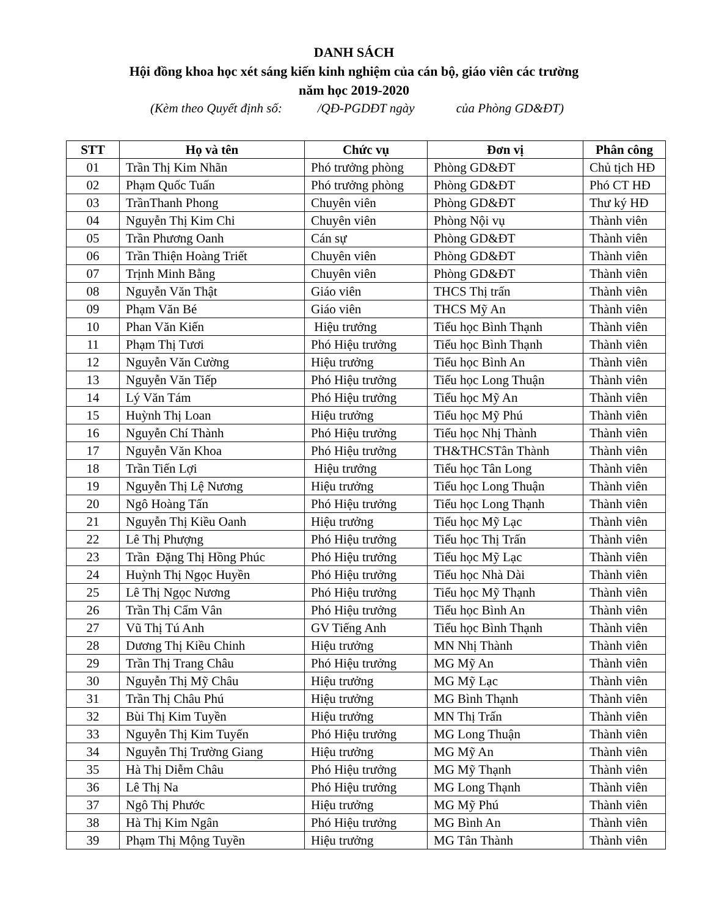DANH SÁCH
Hội đồng khoa học xét sáng kiến kinh nghiệm của cán bộ, giáo viên các trường
năm học 2019-2020
(Kèm theo Quyết định số: /QĐ-PGDĐT ngày của Phòng GD&ĐT)
| STT | Họ và tên | Chức vụ | Đơn vị | Phân công |
| --- | --- | --- | --- | --- |
| 01 | Trần Thị Kim Nhãn | Phó trưởng phòng | Phòng GD&ĐT | Chủ tịch HĐ |
| 02 | Phạm Quốc Tuấn | Phó trưởng phòng | Phòng GD&ĐT | Phó CT HĐ |
| 03 | TrầnThanh Phong | Chuyên viên | Phòng GD&ĐT | Thư ký HĐ |
| 04 | Nguyễn Thị Kim Chi | Chuyên viên | Phòng Nội vụ | Thành viên |
| 05 | Trần Phương Oanh | Cán sự | Phòng GD&ĐT | Thành viên |
| 06 | Trần Thiện Hoàng Triết | Chuyên viên | Phòng GD&ĐT | Thành viên |
| 07 | Trịnh Minh Bằng | Chuyên viên | Phòng GD&ĐT | Thành viên |
| 08 | Nguyễn Văn Thật | Giáo viên | THCS Thị trấn | Thành viên |
| 09 | Phạm Văn Bé | Giáo viên | THCS Mỹ An | Thành viên |
| 10 | Phan Văn Kiến | Hiệu trưởng | Tiểu học Bình Thạnh | Thành viên |
| 11 | Phạm Thị Tươi | Phó Hiệu trưởng | Tiểu học Bình Thạnh | Thành viên |
| 12 | Nguyễn Văn Cường | Hiệu trưởng | Tiểu học Bình An | Thành viên |
| 13 | Nguyễn Văn Tiếp | Phó Hiệu trưởng | Tiểu học Long Thuận | Thành viên |
| 14 | Lý Văn Tám | Phó Hiệu trưởng | Tiểu học Mỹ An | Thành viên |
| 15 | Huỳnh Thị Loan | Hiệu trưởng | Tiểu học Mỹ Phú | Thành viên |
| 16 | Nguyễn Chí Thành | Phó Hiệu trưởng | Tiểu học Nhị Thành | Thành viên |
| 17 | Nguyễn Văn Khoa | Phó Hiệu trưởng | TH&THCSTân Thành | Thành viên |
| 18 | Trần Tiến Lợi | Hiệu trưởng | Tiểu học Tân Long | Thành viên |
| 19 | Nguyễn Thị Lệ Nương | Hiệu trưởng | Tiểu học Long Thuận | Thành viên |
| 20 | Ngô Hoàng Tấn | Phó Hiệu trưởng | Tiểu học Long Thạnh | Thành viên |
| 21 | Nguyễn Thị Kiều Oanh | Hiệu trưởng | Tiểu học Mỹ Lạc | Thành viên |
| 22 | Lê Thị Phượng | Phó Hiệu trưởng | Tiểu học Thị Trấn | Thành viên |
| 23 | Trần Đặng Thị Hồng Phúc | Phó Hiệu trưởng | Tiểu học Mỹ Lạc | Thành viên |
| 24 | Huỳnh Thị Ngọc Huyền | Phó Hiệu trưởng | Tiểu học Nhà Dài | Thành viên |
| 25 | Lê Thị Ngọc Nương | Phó Hiệu trưởng | Tiểu học Mỹ Thạnh | Thành viên |
| 26 | Trần Thị Cẩm Vân | Phó Hiệu trưởng | Tiểu học Bình An | Thành viên |
| 27 | Vũ Thị Tú Anh | GV Tiếng Anh | Tiểu học Bình Thạnh | Thành viên |
| 28 | Dương Thị Kiều Chinh | Hiệu trưởng | MN Nhị Thành | Thành viên |
| 29 | Trần Thị Trang Châu | Phó Hiệu trưởng | MG Mỹ An | Thành viên |
| 30 | Nguyễn Thị Mỹ Châu | Hiệu trưởng | MG Mỹ Lạc | Thành viên |
| 31 | Trần Thị Châu Phú | Hiệu trưởng | MG Bình Thạnh | Thành viên |
| 32 | Bùi Thị Kim Tuyền | Hiệu trưởng | MN Thị Trấn | Thành viên |
| 33 | Nguyễn Thị Kim Tuyến | Phó Hiệu trưởng | MG Long Thuận | Thành viên |
| 34 | Nguyễn Thị Trường Giang | Hiệu trưởng | MG Mỹ An | Thành viên |
| 35 | Hà Thị Diễm Châu | Phó Hiệu trưởng | MG Mỹ Thạnh | Thành viên |
| 36 | Lê Thị Na | Phó Hiệu trưởng | MG Long Thạnh | Thành viên |
| 37 | Ngô Thị Phước | Hiệu trưởng | MG Mỹ Phú | Thành viên |
| 38 | Hà Thị Kim Ngân | Phó Hiệu trưởng | MG Bình An | Thành viên |
| 39 | Phạm Thị Mộng Tuyền | Hiệu trưởng | MG Tân Thành | Thành viên |